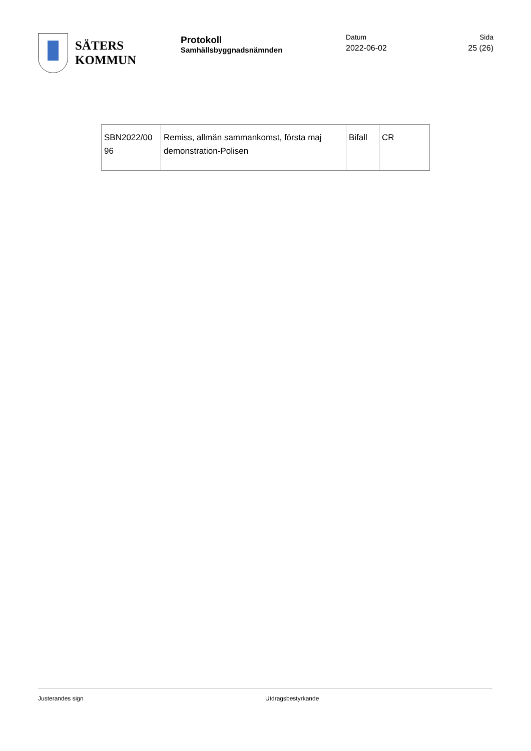SÄTERS
KOMMUN
Protokoll
Samhällsbyggnadsnämnden
Datum
2022-06-02
Sida
25 (26)
| SBN2022/00 96 | Remiss, allmän sammankomst, första maj demonstration-Polisen | Bifall | CR |
Justerandes sign Utdragsbestyrkande